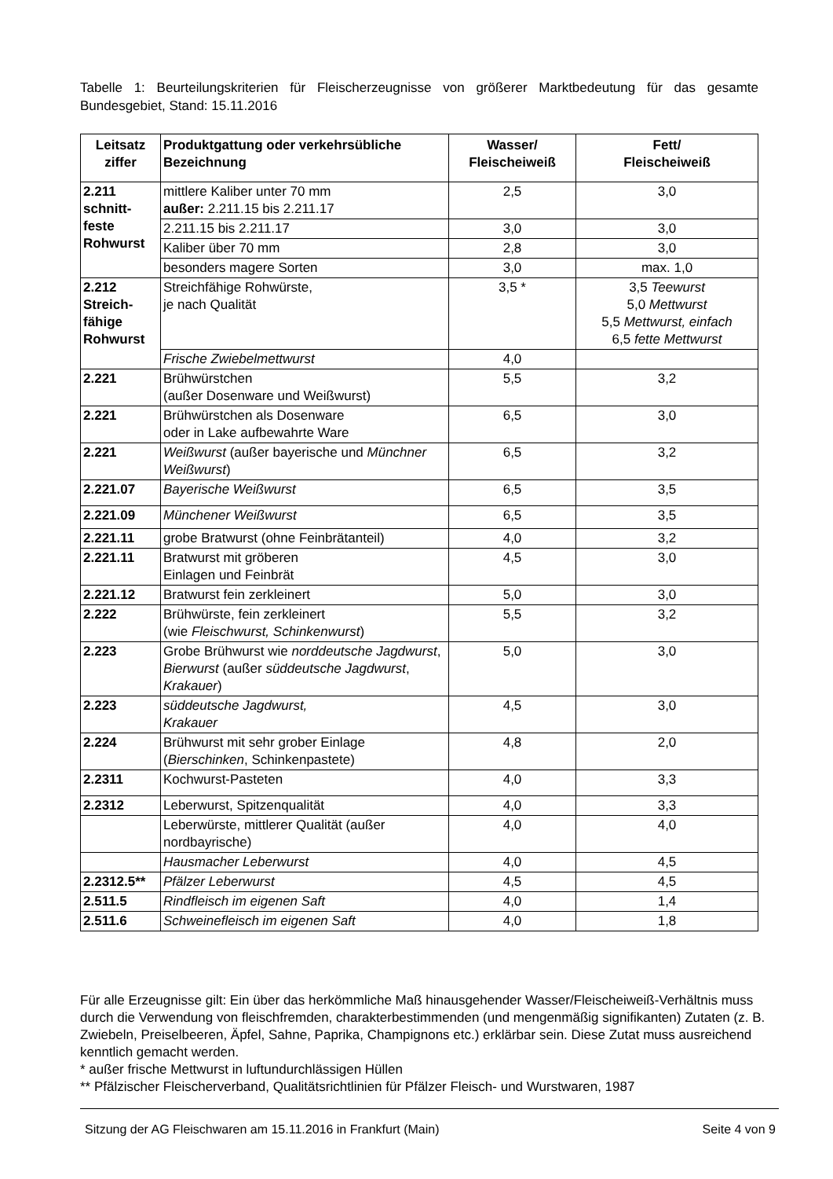Tabelle 1: Beurteilungskriterien für Fleischerzeugnisse von größerer Marktbedeutung für das gesamte Bundesgebiet, Stand: 15.11.2016
| Leitsatz ziffer | Produktgattung oder verkehrsübliche Bezeichnung | Wasser/ Fleischeiweiß | Fett/ Fleischeiweiß |
| --- | --- | --- | --- |
| 2.211 schnitt- feste Rohwurst | mittlere Kaliber unter 70 mm außer: 2.211.15 bis 2.211.17 | 2,5 | 3,0 |
| | 2.211.15 bis 2.211.17 | 3,0 | 3,0 |
| | Kaliber über 70 mm | 2,8 | 3,0 |
| | besonders magere Sorten | 3,0 | max. 1,0 |
| 2.212 Streich- fähige Rohwurst | Streichfähige Rohwürste, je nach Qualität | 3,5 * | 3,5 Teewurst 5,0 Mettwurst 5,5 Mettwurst, einfach 6,5 fette Mettwurst |
| | Frische Zwiebelmettwurst | 4,0 | |
| 2.221 | Brühwürstchen (außer Dosenware und Weißwurst) | 5,5 | 3,2 |
| 2.221 | Brühwürstchen als Dosenware oder in Lake aufbewahrte Ware | 6,5 | 3,0 |
| 2.221 | Weißwurst (außer bayerische und Münchner Weißwurst ) | 6,5 | 3,2 |
| 2.221.07 | Bayerische Weißwurst | 6,5 | 3,5 |
| 2.221.09 | Münchener Weißwurst | 6,5 | 3,5 |
| 2.221.11 | grobe Bratwurst (ohne Feinbrätanteil) | 4,0 | 3,2 |
| 2.221.11 | Bratwurst mit gröberen Einlagen und Feinbrät | 4,5 | 3,0 |
| 2.221.12 | Bratwurst fein zerkleinert | 5,0 | 3,0 |
| 2.222 | Brühwürste, fein zerkleinert (wie Fleischwurst, Schinkenwurst ) | 5,5 | 3,2 |
| 2.223 | Grobe Brühwurst wie norddeutsche Jagdwurst , Bierwurst (außer süddeutsche Jagdwurst , Krakauer ) | 5,0 | 3,0 |
| 2.223 | süddeutsche Jagdwurst, Krakauer | 4,5 | 3,0 |
| 2.224 | Brühwurst mit sehr grober Einlage ( Bierschinken , Schinkenpastete) | 4,8 | 2,0 |
| 2.2311 | Kochwurst-Pasteten | 4,0 | 3,3 |
| 2.2312 | Leberwurst, Spitzenqualität | 4,0 | 3,3 |
| | Leberwürste, mittlerer Qualität (außer nordbayrische) | 4,0 | 4,0 |
| | Hausmacher Leberwurst | 4,0 | 4,5 |
| 2.2312.5** | Pfälzer Leberwurst | 4,5 | 4,5 |
| 2.511.5 | Rindfleisch im eigenen Saft | 4,0 | 1,4 |
| 2.511.6 | Schweinefleisch im eigenen Saft | 4,0 | 1,8 |
Für alle Erzeugnisse gilt: Ein über das herkömmliche Maß hinausgehender Wasser/Fleischeiweiß-Verhältnis muss durch die Verwendung von fleischfremden, charakterbestimmenden (und mengenmäßig signifikanten) Zutaten (z. B. Zwiebeln, Preiselbeeren, Äpfel, Sahne, Paprika, Champignons etc.) erklärbar sein. Diese Zutat muss ausreichend kenntlich gemacht werden.
* außer frische Mettwurst in luftundurchlässigen Hüllen
** Pfälzischer Fleischerverband, Qualitätsrichtlinien für Pfälzer Fleisch- und Wurstwaren, 1987
Sitzung der AG Fleischwaren am 15.11.2016 in Frankfurt (Main) Seite 4 von 9